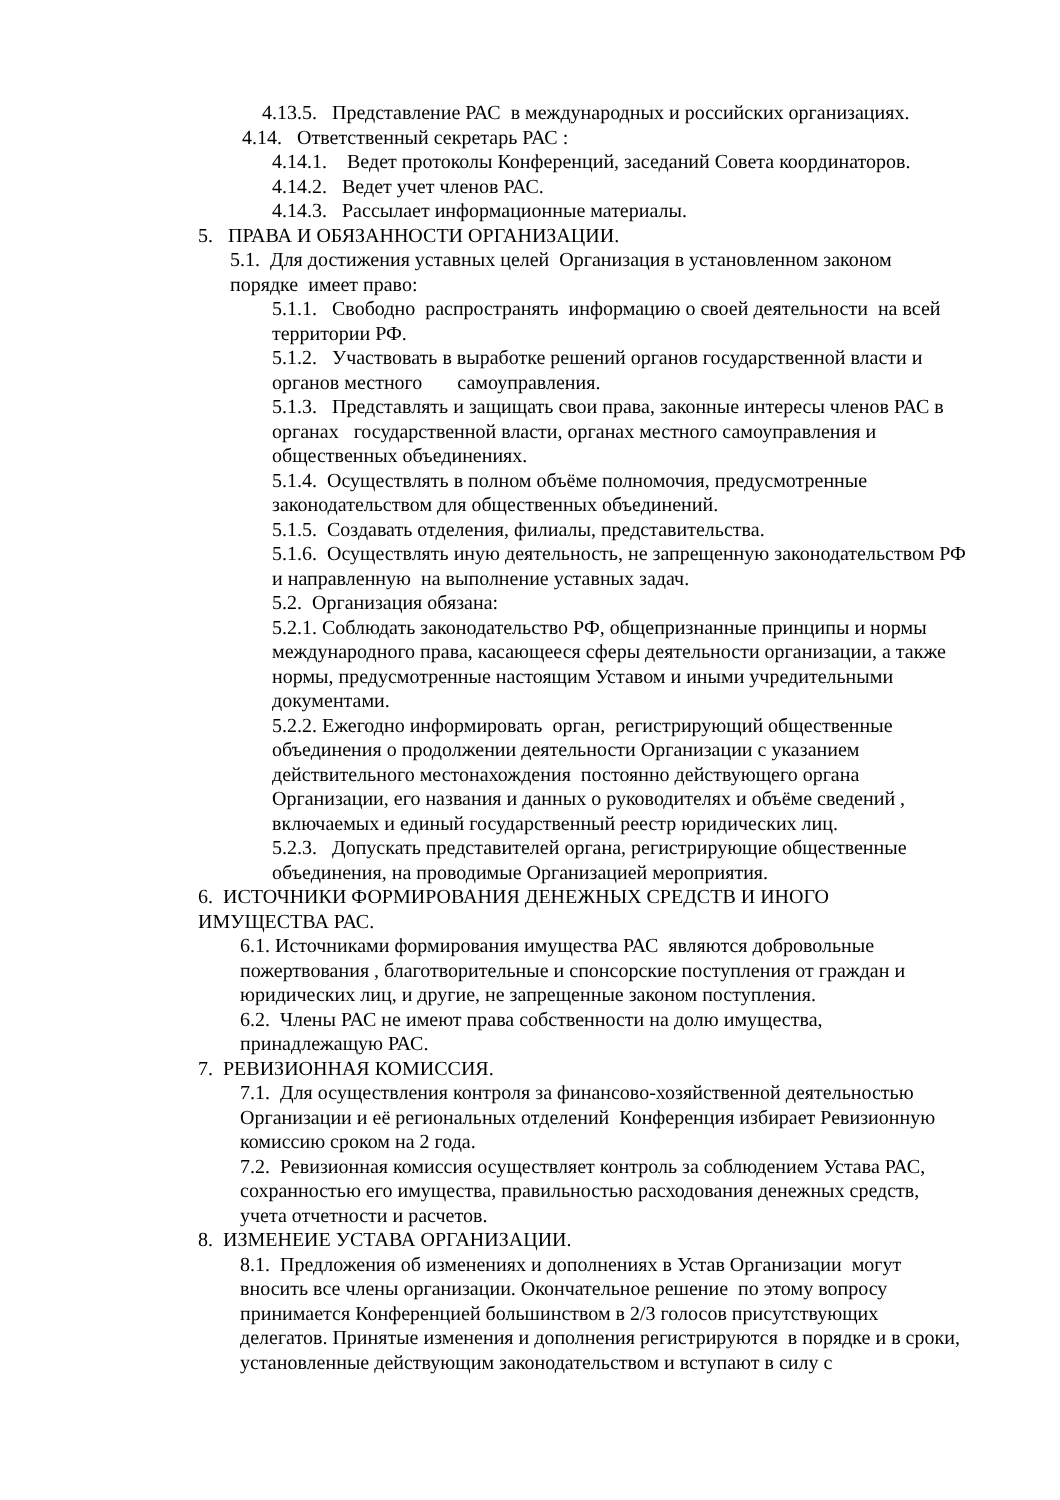4.13.5. Представление РАС в международных и российских организациях.
4.14. Ответственный секретарь РАС :
4.14.1. Ведет протоколы Конференций, заседаний Совета координаторов.
4.14.2. Ведет учет членов РАС.
4.14.3. Рассылает информационные материалы.
5. ПРАВА И ОБЯЗАННОСТИ ОРГАНИЗАЦИИ.
5.1. Для достижения уставных целей Организация в установленном законом порядке имеет право:
5.1.1. Свободно распространять информацию о своей деятельности на всей территории РФ.
5.1.2. Участвовать в выработке решений органов государственной власти и органов местного самоуправления.
5.1.3. Представлять и защищать свои права, законные интересы членов РАС в органах государственной власти, органах местного самоуправления и общественных объединениях.
5.1.4. Осуществлять в полном объёме полномочия, предусмотренные законодательством для общественных объединений.
5.1.5. Создавать отделения, филиалы, представительства.
5.1.6. Осуществлять иную деятельность, не запрещенную законодательством РФ и направленную на выполнение уставных задач.
5.2. Организация обязана:
5.2.1. Соблюдать законодательство РФ, общепризнанные принципы и нормы международного права, касающееся сферы деятельности организации, а также нормы, предусмотренные настоящим Уставом и иными учредительными документами.
5.2.2. Ежегодно информировать орган, регистрирующий общественные объединения о продолжении деятельности Организации с указанием действительного местонахождения постоянно действующего органа Организации, его названия и данных о руководителях и объёме сведений , включаемых и единый государственный реестр юридических лиц.
5.2.3. Допускать представителей органа, регистрирующие общественные объединения, на проводимые Организацией мероприятия.
6. ИСТОЧНИКИ ФОРМИРОВАНИЯ ДЕНЕЖНЫХ СРЕДСТВ И ИНОГО ИМУЩЕСТВА РАС.
6.1. Источниками формирования имущества РАС являются добровольные пожертвования , благотворительные и спонсорские поступления от граждан и юридических лиц, и другие, не запрещенные законом поступления.
6.2. Члены РАС не имеют права собственности на долю имущества, принадлежащую РАС.
7. РЕВИЗИОННАЯ КОМИССИЯ.
7.1. Для осуществления контроля за финансово-хозяйственной деятельностью Организации и её региональных отделений Конференция избирает Ревизионную комиссию сроком на 2 года.
7.2. Ревизионная комиссия осуществляет контроль за соблюдением Устава РАС, сохранностью его имущества, правильностью расходования денежных средств, учета отчетности и расчетов.
8. ИЗМЕНЕИЕ УСТАВА ОРГАНИЗАЦИИ.
8.1. Предложения об изменениях и дополнениях в Устав Организации могут вносить все члены организации. Окончательное решение по этому вопросу принимается Конференцией большинством в 2/3 голосов присутствующих делегатов. Принятые изменения и дополнения регистрируются в порядке и в сроки, установленные действующим законодательством и вступают в силу с